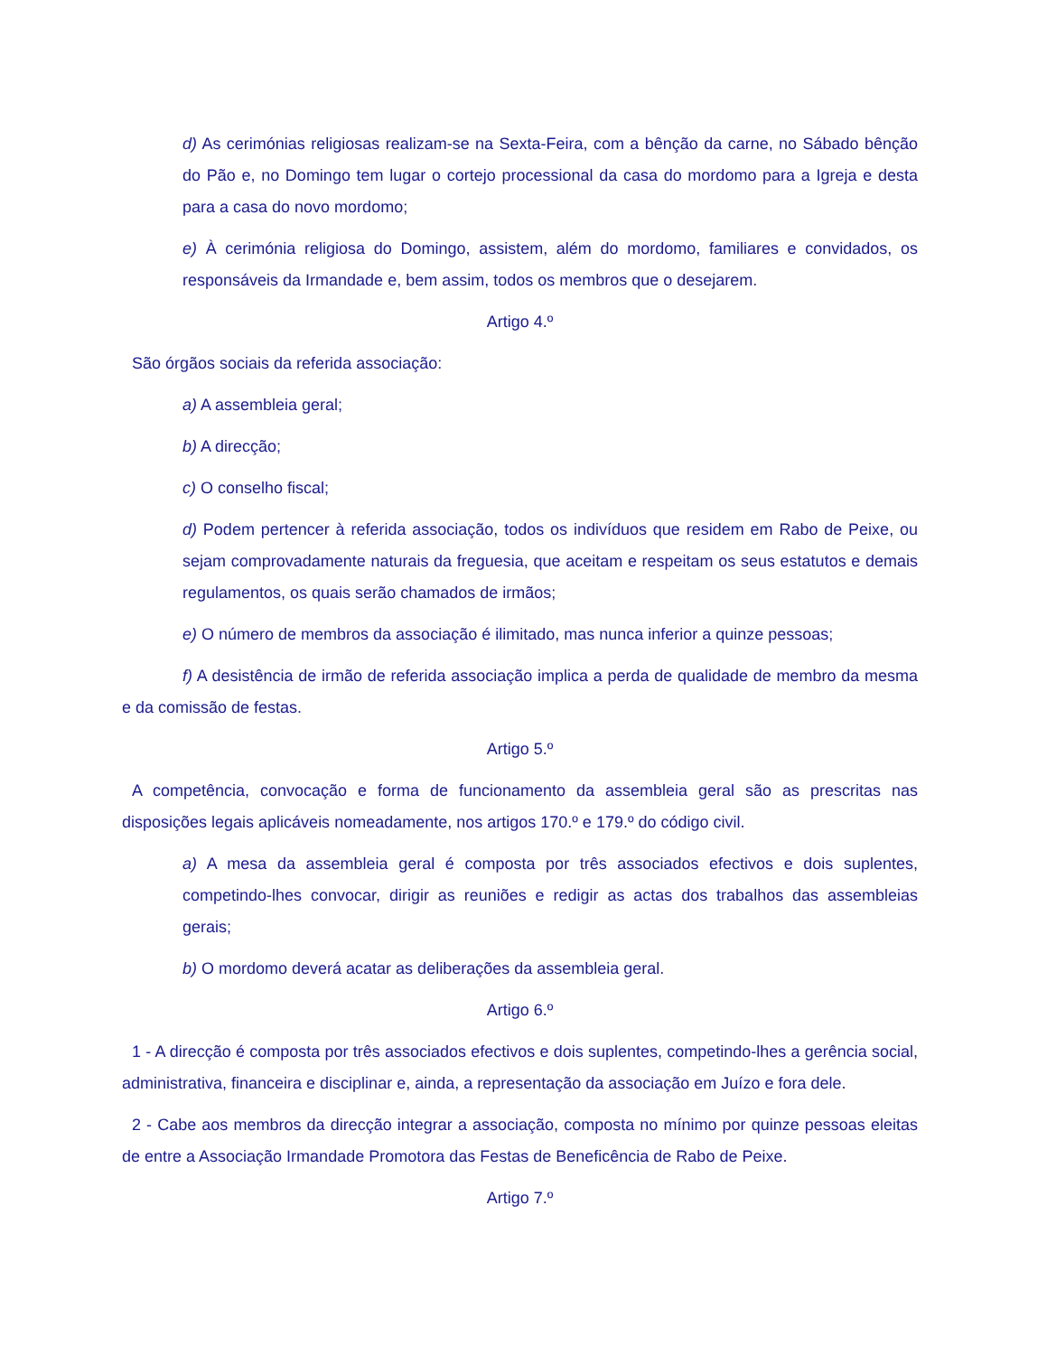d) As cerimónias religiosas realizam-se na Sexta-Feira, com a bênção da carne, no Sábado bênção do Pão e, no Domingo tem lugar o cortejo processional da casa do mordomo para a Igreja e desta para a casa do novo mordomo;
e) À cerimónia religiosa do Domingo, assistem, além do mordomo, familiares e convidados, os responsáveis da Irmandade e, bem assim, todos os membros que o desejarem.
Artigo 4.º
São órgãos sociais da referida associação:
a) A assembleia geral;
b) A direcção;
c) O conselho fiscal;
d) Podem pertencer à referida associação, todos os indivíduos que residem em Rabo de Peixe, ou sejam comprovadamente naturais da freguesia, que aceitam e respeitam os seus estatutos e demais regulamentos, os quais serão chamados de irmãos;
e) O número de membros da associação é ilimitado, mas nunca inferior a quinze pessoas;
f) A desistência de irmão de referida associação implica a perda de qualidade de membro da mesma e da comissão de festas.
Artigo 5.º
A competência, convocação e forma de funcionamento da assembleia geral são as prescritas nas disposições legais aplicáveis nomeadamente, nos artigos 170.º e 179.º do código civil.
a) A mesa da assembleia geral é composta por três associados efectivos e dois suplentes, competindo-lhes convocar, dirigir as reuniões e redigir as actas dos trabalhos das assembleias gerais;
b) O mordomo deverá acatar as deliberações da assembleia geral.
Artigo 6.º
1 - A direcção é composta por três associados efectivos e dois suplentes, competindo-lhes a gerência social, administrativa, financeira e disciplinar e, ainda, a representação da associação em Juízo e fora dele.
2 - Cabe aos membros da direcção integrar a associação, composta no mínimo por quinze pessoas eleitas de entre a Associação Irmandade Promotora das Festas de Beneficência de Rabo de Peixe.
Artigo 7.º